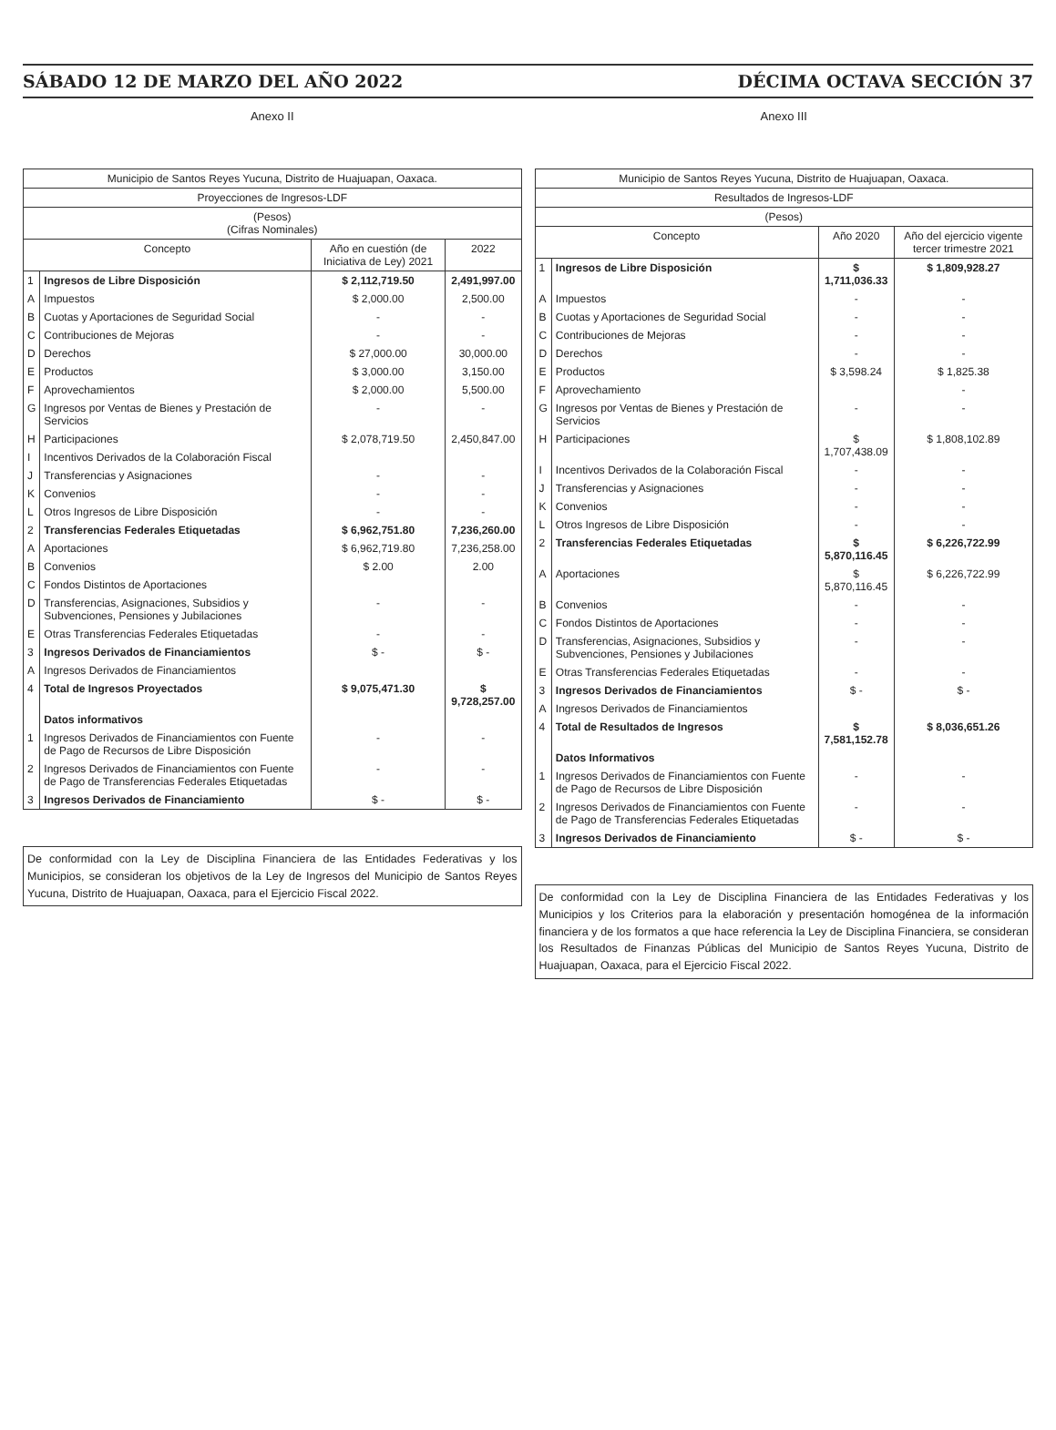SÁBADO 12 DE MARZO DEL AÑO 2022 DÉCIMA OCTAVA SECCIÓN 37
Anexo II
| Municipio de Santos Reyes Yucuna, Distrito de Huajuapan, Oaxaca. | | | |
| --- | --- | --- | --- |
| Proyecciones de Ingresos-LDF | | | |
| (Pesos) (Cifras Nominales) | | | |
| Concepto | | Año en cuestión (de Iniciativa de Ley) 2021 | 2022 |
| 1 | Ingresos de Libre Disposición | $ 2,112,719.50 | 2,491,997.00 |
| A | Impuestos | $ 2,000.00 | 2,500.00 |
| B | Cuotas y Aportaciones de Seguridad Social | - | - |
| C | Contribuciones de Mejoras | - | - |
| D | Derechos | $ 27,000.00 | 30,000.00 |
| E | Productos | $ 3,000.00 | 3,150.00 |
| F | Aprovechamientos | $ 2,000.00 | 5,500.00 |
| G | Ingresos por Ventas de Bienes y Prestación de Servicios | - | - |
| H | Participaciones | $ 2,078,719.50 | 2,450,847.00 |
| I | Incentivos Derivados de la Colaboración Fiscal | | |
| J | Transferencias y Asignaciones | - | - |
| K | Convenios | - | - |
| L | Otros Ingresos de Libre Disposición | - | - |
| 2 | Transferencias Federales Etiquetadas | $ 6,962,751.80 | 7,236,260.00 |
| A | Aportaciones | $ 6,962,719.80 | 7,236,258.00 |
| B | Convenios | $ 2.00 | 2.00 |
| C | Fondos Distintos de Aportaciones | | |
| D | Transferencias, Asignaciones, Subsidios y Subvenciones, Pensiones y Jubilaciones | - | - |
| E | Otras Transferencias Federales Etiquetadas | - | - |
| 3 | Ingresos Derivados de Financiamientos | $ - | $ - |
| A | Ingresos Derivados de Financiamientos | | |
| 4 | Total de Ingresos Proyectados | $ 9,075,471.30 | $ 9,728,257.00 |
| | Datos informativos | | |
| 1 | Ingresos Derivados de Financiamientos con Fuente de Pago de Recursos de Libre Disposición | - | - |
| 2 | Ingresos Derivados de Financiamientos con Fuente de Pago de Transferencias Federales Etiquetadas | - | - |
| 3 | Ingresos Derivados de Financiamiento | $ - | $ - |
De conformidad con la Ley de Disciplina Financiera de las Entidades Federativas y los Municipios, se consideran los objetivos de la Ley de Ingresos del Municipio de Santos Reyes Yucuna, Distrito de Huajuapan, Oaxaca, para el Ejercicio Fiscal 2022.
Anexo III
| Municipio de Santos Reyes Yucuna, Distrito de Huajuapan, Oaxaca. | | | |
| --- | --- | --- | --- |
| Resultados de Ingresos-LDF | | | |
| (Pesos) | | | |
| Concepto | | Año 2020 | Año del ejercicio vigente tercer trimestre 2021 |
| 1 | Ingresos de Libre Disposición | $ 1,711,036.33 | $ 1,809,928.27 |
| A | Impuestos | - | - |
| B | Cuotas y Aportaciones de Seguridad Social | - | - |
| C | Contribuciones de Mejoras | - | - |
| D | Derechos | - | - |
| E | Productos | $ 3,598.24 | $ 1,825.38 |
| F | Aprovechamiento | | - |
| G | Ingresos por Ventas de Bienes y Prestación de Servicios | - | - |
| H | Participaciones | $ 1,707,438.09 | $ 1,808,102.89 |
| I | Incentivos Derivados de la Colaboración Fiscal | - | - |
| J | Transferencias y Asignaciones | - | - |
| K | Convenios | - | - |
| L | Otros Ingresos de Libre Disposición | - | - |
| 2 | Transferencias Federales Etiquetadas | $ 5,870,116.45 | $ 6,226,722.99 |
| A | Aportaciones | $ 5,870,116.45 | $ 6,226,722.99 |
| B | Convenios | - | - |
| C | Fondos Distintos de Aportaciones | - | - |
| D | Transferencias, Asignaciones, Subsidios y Subvenciones, Pensiones y Jubilaciones | - | - |
| E | Otras Transferencias Federales Etiquetadas | - | - |
| 3 | Ingresos Derivados de Financiamientos | $ - | $ - |
| A | Ingresos Derivados de Financiamientos | | |
| 4 | Total de Resultados de Ingresos | $ 7,581,152.78 | $ 8,036,651.26 |
| | Datos Informativos | | |
| 1 | Ingresos Derivados de Financiamientos con Fuente de Pago de Recursos de Libre Disposición | - | - |
| 2 | Ingresos Derivados de Financiamientos con Fuente de Pago de Transferencias Federales Etiquetadas | - | - |
| 3 | Ingresos Derivados de Financiamiento | $ - | $ - |
De conformidad con la Ley de Disciplina Financiera de las Entidades Federativas y los Municipios y los Criterios para la elaboración y presentación homogénea de la información financiera y de los formatos a que hace referencia la Ley de Disciplina Financiera, se consideran los Resultados de Finanzas Públicas del Municipio de Santos Reyes Yucuna, Distrito de Huajuapan, Oaxaca, para el Ejercicio Fiscal 2022.